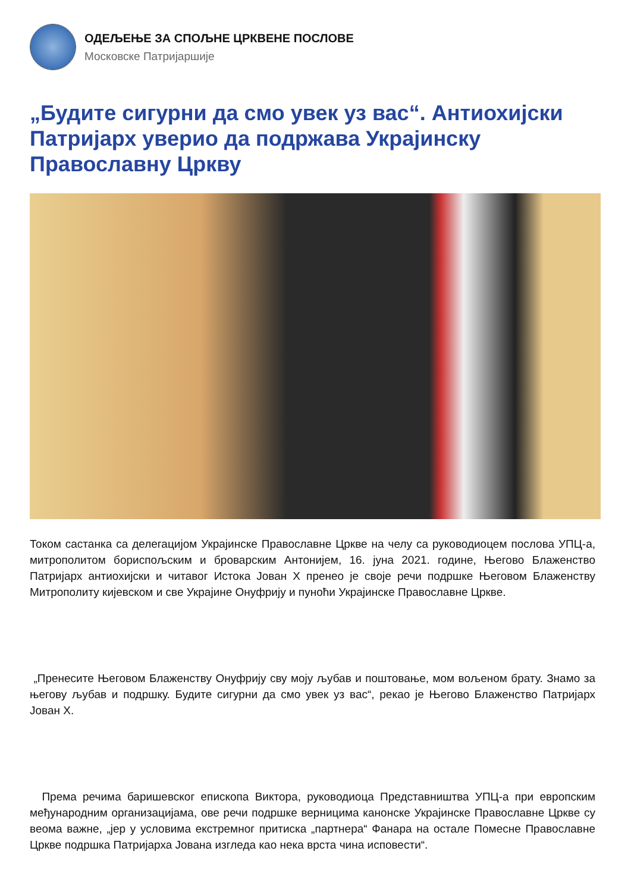ОДЕЉЕЊЕ ЗА СПОЉНЕ ЦРКВЕНЕ ПОСЛОВЕ
Московске Патријаршије
„Будите сигурни да смо увек уз вас“. Антиохијски Патријарх уверио да подржава Украјинску Православну Цркву
Током састанка са делегацијом Украјинске Православне Цркве на челу са руководиоцем послова УПЦ-а, митрополитом бориспољским и броварским Антонијем, 16. јуна 2021. године, Његово Блаженство Патријарх антиохијски и читавог Истока Јован X пренео је своје речи подршке Његовом Блаженству Митрополиту кијевском и све Украјине Онуфрију и пуноћи Украјинске Православне Цркве.
„Пренесите Његовом Блаженству Онуфрију сву моју љубав и поштовање, мом вољеном брату. Знамо за његову љубав и подршку. Будите сигурни да смо увек уз вас“, рекао је Његово Блаженство Патријарх Јован X.
Према речима баришевског епископа Виктора, руководиоца Представништва УПЦ-а при европским међународним организацијама, ове речи подршке верницима канонске Украјинске Православне Цркве су веома важне, „јер у условима екстремног притиска „партнера“ Фанара на остале Помесне Православне Цркве подршка Патријарха Јована изгледа као нека врста чина исповести“.